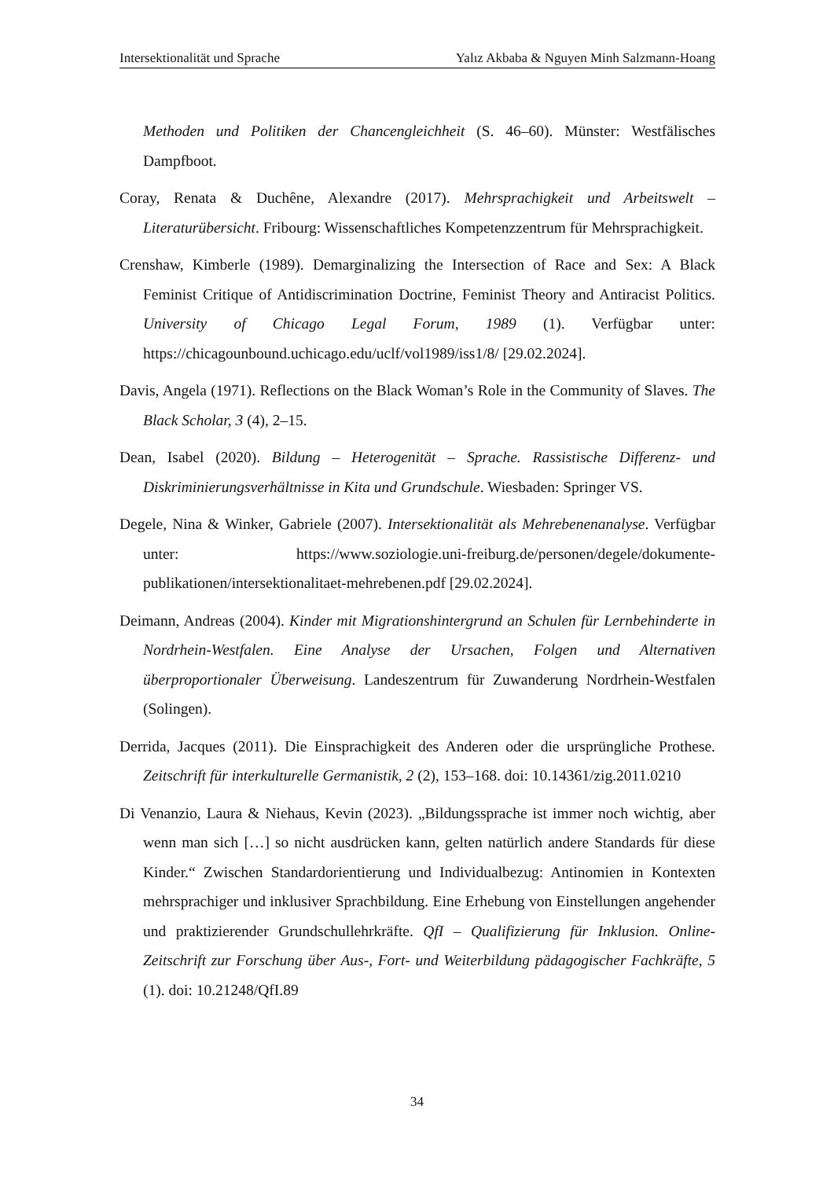Intersektionalität und Sprache Yalız Akbaba & Nguyen Minh Salzmann-Hoang
Methoden und Politiken der Chancengleichheit (S. 46–60). Münster: Westfälisches Dampfboot.
Coray, Renata & Duchêne, Alexandre (2017). Mehrsprachigkeit und Arbeitswelt – Literaturübersicht. Fribourg: Wissenschaftliches Kompetenzzentrum für Mehrsprachigkeit.
Crenshaw, Kimberle (1989). Demarginalizing the Intersection of Race and Sex: A Black Feminist Critique of Antidiscrimination Doctrine, Feminist Theory and Antiracist Politics. University of Chicago Legal Forum, 1989 (1). Verfügbar unter: https://chicagounbound.uchicago.edu/uclf/vol1989/iss1/8/ [29.02.2024].
Davis, Angela (1971). Reflections on the Black Woman’s Role in the Community of Slaves. The Black Scholar, 3 (4), 2–15.
Dean, Isabel (2020). Bildung – Heterogenität – Sprache. Rassistische Differenz- und Diskriminierungsverhältnisse in Kita und Grundschule. Wiesbaden: Springer VS.
Degele, Nina & Winker, Gabriele (2007). Intersektionalität als Mehrebenenanalyse. Verfügbar unter: https://www.soziologie.uni-freiburg.de/personen/degele/dokumente-publikationen/intersektionalitaet-mehrebenen.pdf [29.02.2024].
Deimann, Andreas (2004). Kinder mit Migrationshintergrund an Schulen für Lernbehinderte in Nordrhein-Westfalen. Eine Analyse der Ursachen, Folgen und Alternativen überproportionaler Überweisung. Landeszentrum für Zuwanderung Nordrhein-Westfalen (Solingen).
Derrida, Jacques (2011). Die Einsprachigkeit des Anderen oder die ursprüngliche Prothese. Zeitschrift für interkulturelle Germanistik, 2 (2), 153–168. doi: 10.14361/zig.2011.0210
Di Venanzio, Laura & Niehaus, Kevin (2023). „Bildungssprache ist immer noch wichtig, aber wenn man sich […] so nicht ausdrücken kann, gelten natürlich andere Standards für diese Kinder.“ Zwischen Standardorientierung und Individualbezug: Antinomien in Kontexten mehrsprachiger und inklusiver Sprachbildung. Eine Erhebung von Einstellungen angehender und praktizierender Grundschullehrkräfte. QfI – Qualifizierung für Inklusion. Online-Zeitschrift zur Forschung über Aus-, Fort- und Weiterbildung pädagogischer Fachkräfte, 5 (1). doi: 10.21248/QfI.89
34